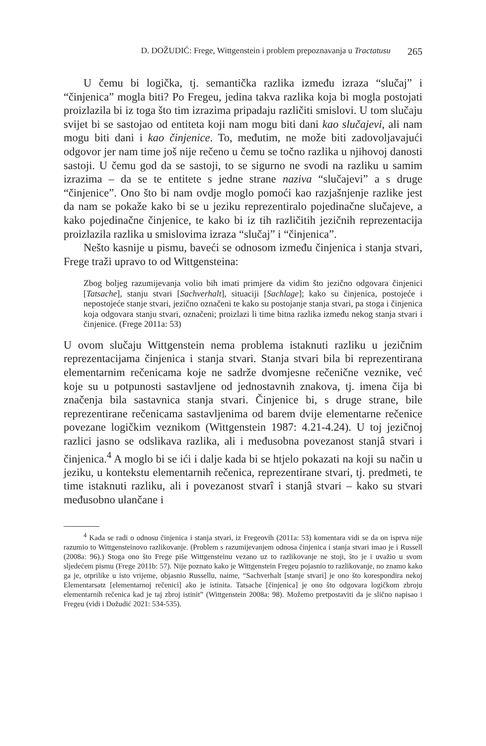D. DOŽUDIĆ: Frege, Wittgenstein i problem prepoznavanja u Tractatusu 265
U čemu bi logička, tj. semantička razlika između izraza “slučaj” i “činjenica” mogla biti? Po Fregeu, jedina takva razlika koja bi mogla postojati proizlazila bi iz toga što tim izrazima pripadaju različiti smislovi. U tom slučaju svijet bi se sastojao od entiteta koji nam mogu biti dani kao slučajevi, ali nam mogu biti dani i kao činjenice. To, međutim, ne može biti zadovoljavajući odgovor jer nam time još nije rečeno u čemu se točno razlika u njihovoj danosti sastoji. U čemu god da se sastoji, to se sigurno ne svodi na razliku u samim izrazima – da se te entitete s jedne strane naziva “slučajevi” a s druge “činjenice”. Ono što bi nam ovdje moglo pomoći kao razjašnjenje razlike jest da nam se pokaže kako bi se u jeziku reprezentiralo pojedinačne slučajeve, a kako pojedinačne činjenice, te kako bi iz tih različitih jezičnih reprezentacija proizlazila razlika u smislovima izraza “slučaj” i “činjenica”.
Nešto kasnije u pismu, baveći se odnosom između činjenica i stanja stvari, Frege traži upravo to od Wittgensteina:
Zbog boljeg razumijevanja volio bih imati primjere da vidim što jezično odgovara činjenici [Tatsache], stanju stvari [Sachverhalt], situaciji [Sachlage]; kako su činjenica, postojeće i nepostojeće stanje stvari, jezično označeni te kako su postojanje stanja stvari, pa stoga i činjenica koja odgovara stanju stvari, označeni; proizlazi li time bitna razlika između nekog stanja stvari i činjenice. (Frege 2011a: 53)
U ovom slučaju Wittgenstein nema problema istaknuti razliku u jezičnim reprezentacijama činjenica i stanja stvari. Stanja stvari bila bi reprezentirana elementarnim rečenicama koje ne sadrže dvomjesne rečenične veznike, već koje su u potpunosti sastavljene od jednostavnih znakova, tj. imena čija bi značenja bila sastavnica stanja stvari. Činjenice bi, s druge strane, bile reprezentirane rečenicama sastavljenima od barem dvije elementarne rečenice povezane logičkim veznikom (Wittgenstein 1987: 4.21-4.24). U toj jezičnoj razlici jasno se odslikava razlika, ali i međusobna povezanost stanjâ stvari i činjenica.<sup>4</sup> A moglo bi se ići i dalje kada bi se htjelo pokazati na koji su način u jeziku, u kontekstu elementarnih rečenica, reprezentirane stvari, tj. predmeti, te time istaknuti razliku, ali i povezanost stvarî i stanjâ stvari – kako su stvari međusobno ulančane i
<sup>4</sup> Kada se radi o odnosu činjenica i stanja stvari, iz Fregeovih (2011a: 53) komentara vidi se da on isprva nije razumio to Wittgensteinovo razlikovanje. (Problem s razumijevanjem odnosa činjenica i stanja stvari imao je i Russell (2008a: 96).) Stoga ono što Frege piše Wittgensteinu vezano uz to razlikovanje ne stoji, što je i uvažio u svom sljedećem pismu (Frege 2011b: 57). Nije poznato kako je Wittgenstein Fregeu pojasnio to razlikovanje, no znamo kako ga je, otprilike u isto vrijeme, objasnio Russellu, naime, “Sachverhalt [stanje stvari] je ono što korespondira nekoj Elementarsatz [elementarnoj rečenici] ako je istinita. Tatsache [činjenica] je ono što odgovara logičkom zbroju elementarnih rečenica kad je taj zbroj istinit” (Wittgenstein 2008a: 98). Možemo pretpostaviti da je slično napisao i Fregeu (vidi i Dožudić 2021: 534-535).